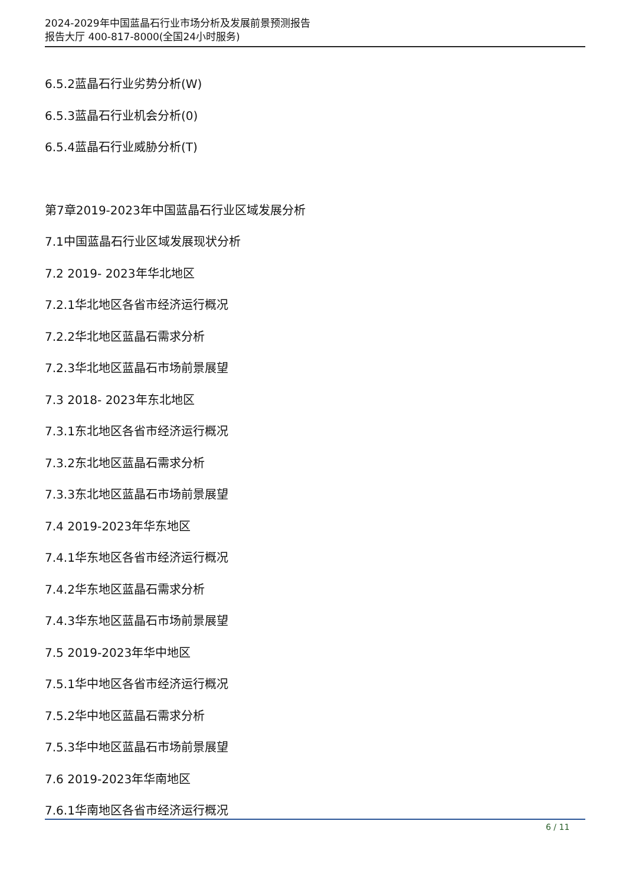2024-2029年中国蓝晶石行业市场分析及发展前景预测报告
报告大厅 400-817-8000(全国24小时服务)
6.5.2蓝晶石行业劣势分析(W)
6.5.3蓝晶石行业机会分析(0)
6.5.4蓝晶石行业威胁分析(T)
第7章2019-2023年中国蓝晶石行业区域发展分析
7.1中国蓝晶石行业区域发展现状分析
7.2 2019- 2023年华北地区
7.2.1华北地区各省市经济运行概况
7.2.2华北地区蓝晶石需求分析
7.2.3华北地区蓝晶石市场前景展望
7.3 2018- 2023年东北地区
7.3.1东北地区各省市经济运行概况
7.3.2东北地区蓝晶石需求分析
7.3.3东北地区蓝晶石市场前景展望
7.4 2019-2023年华东地区
7.4.1华东地区各省市经济运行概况
7.4.2华东地区蓝晶石需求分析
7.4.3华东地区蓝晶石市场前景展望
7.5 2019-2023年华中地区
7.5.1华中地区各省市经济运行概况
7.5.2华中地区蓝晶石需求分析
7.5.3华中地区蓝晶石市场前景展望
7.6 2019-2023年华南地区
7.6.1华南地区各省市经济运行概况
6 / 11